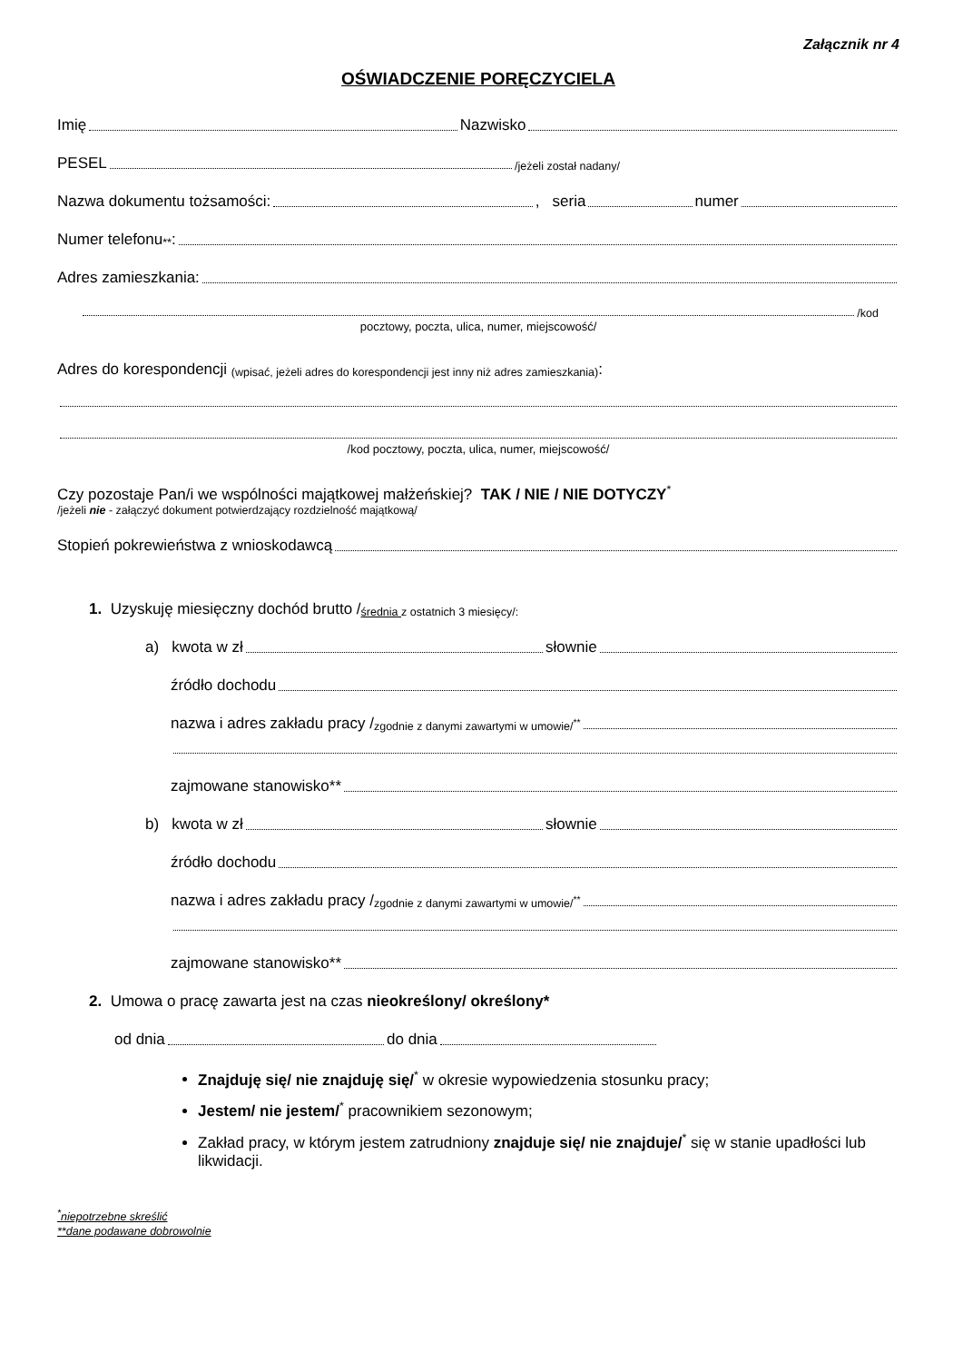Załącznik nr 4
OŚWIADCZENIE PORĘCZYCIELA
Imię Nazwisko
PESEL /jeżeli został nadany/
Nazwa dokumentu tożsamości: , seria numer
Numer telefonu<sup>**</sup>:
Adres zamieszkania:
/kod
pocztowy, poczta, ulica, numer, miejscowość/
Adres do korespondencji (wpisać, jeżeli adres do korespondencji jest inny niż adres zamieszkania):
/kod pocztowy, poczta, ulica, numer, miejscowość/
Czy pozostaje Pan/i we wspólności majątkowej małżeńskiej? TAK / NIE / NIE DOTYCZY<sup>*</sup>
/jeżeli nie - załączyć dokument potwierdzający rozdzielność majątkową/
Stopień pokrewieństwa z wnioskodawcą
1. Uzyskuję miesięczny dochód brutto / średnia z ostatnich 3 miesięcy/:
a) kwota w zł słownie
źródło dochodu
nazwa i adres zakładu pracy / zgodnie z danymi zawartymi w umowie/<sup>**</sup>
zajmowane stanowisko**
b) kwota w zł słownie
źródło dochodu
nazwa i adres zakładu pracy / zgodnie z danymi zawartymi w umowie/<sup>**</sup>
zajmowane stanowisko**
2. Umowa o pracę zawarta jest na czas nieokreślony/ określony*
od dnia do dnia
Znajduję się/ nie znajduję się/<sup>*</sup> w okresie wypowiedzenia stosunku pracy;
Jestem/ nie jestem/<sup>*</sup> pracownikiem sezonowym;
Zakład pracy, w którym jestem zatrudniony znajduje się/ nie znajduje/<sup>*</sup> się w stanie upadłości lub likwidacji.
<sup>*</sup> niepotrzebne skreślić
**dane podawane dobrowolnie